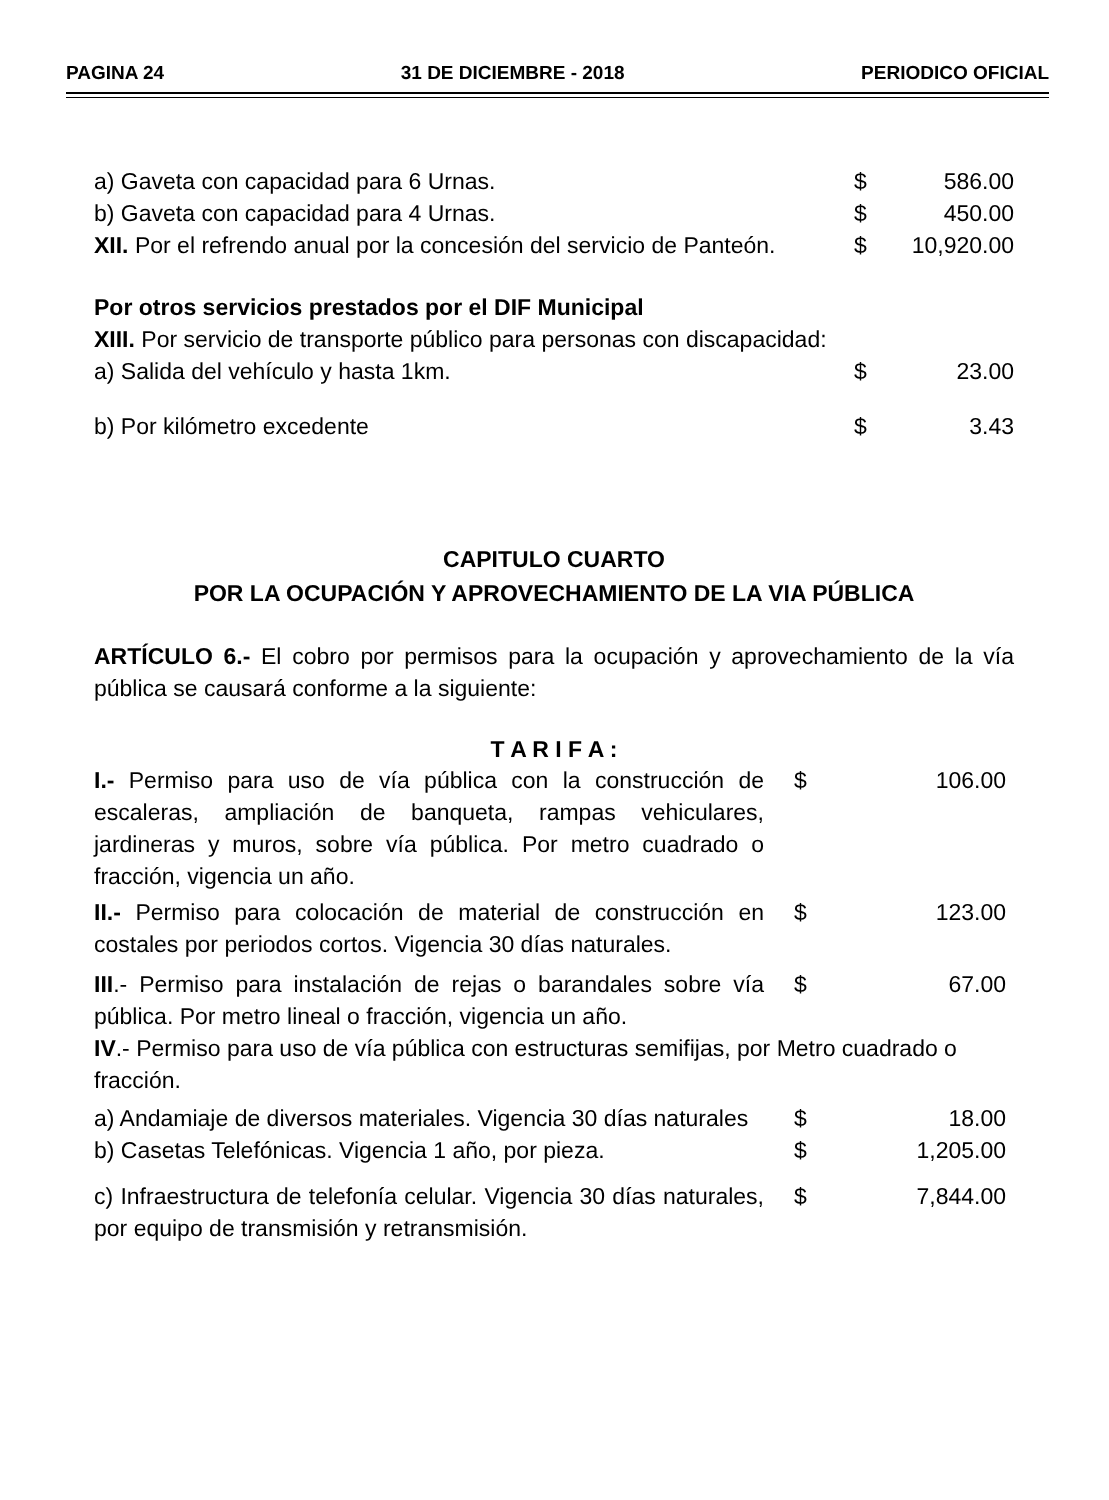PAGINA 24 31 DE DICIEMBRE - 2018 PERIODICO OFICIAL
| a) Gaveta con capacidad para 6 Urnas. | $ | 586.00 |
| b) Gaveta con capacidad para 4 Urnas. | $ | 450.00 |
| XII. Por el refrendo anual por la concesión del servicio de Panteón. | $ | 10,920.00 |
| Por otros servicios prestados por el DIF Municipal | | |
| XIII. Por servicio de transporte público para personas con discapacidad: | | |
| a) Salida del vehículo y hasta 1km. | $ | 23.00 |
| b) Por kilómetro excedente | $ | 3.43 |
CAPITULO CUARTO
POR LA OCUPACIÓN Y APROVECHAMIENTO DE LA VIA PÚBLICA
ARTÍCULO 6.- El cobro por permisos para la ocupación y aprovechamiento de la vía pública se causará conforme a la siguiente:
T A R I F A :
| I.- Permiso para uso de vía pública con la construcción de escaleras, ampliación de banqueta, rampas vehiculares, jardineras y muros, sobre vía pública. Por metro cuadrado o fracción, vigencia un año. | $ | 106.00 |
| II.- Permiso para colocación de material de construcción en costales por periodos cortos. Vigencia 30 días naturales. | $ | 123.00 |
| III .- Permiso para instalación de rejas o barandales sobre vía pública. Por metro lineal o fracción, vigencia un año. | $ | 67.00 |
| IV .- Permiso para uso de vía pública con estructuras semifijas, por Metro cuadrado o fracción. | | |
| a) Andamiaje de diversos materiales. Vigencia 30 días naturales | $ | 18.00 |
| b) Casetas Telefónicas. Vigencia 1 año, por pieza. | $ | 1,205.00 |
| c) Infraestructura de telefonía celular. Vigencia 30 días naturales, por equipo de transmisión y retransmisión. | $ | 7,844.00 |